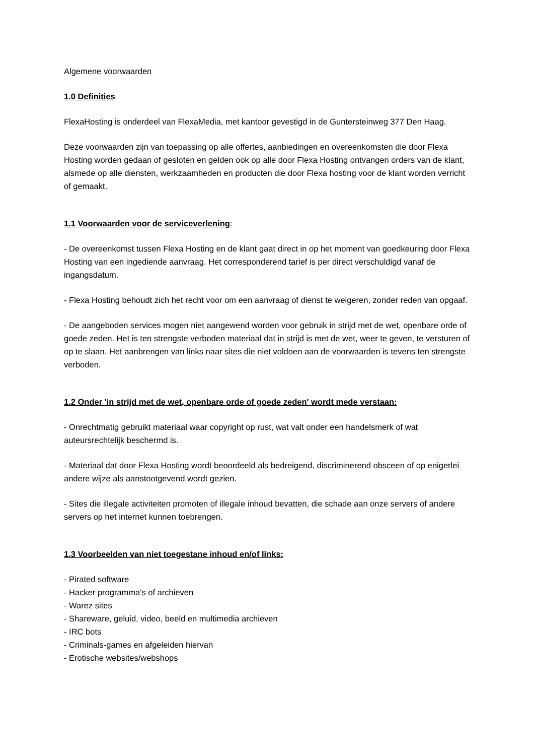Algemene voorwaarden
1.0 Definities
FlexaHosting is onderdeel van FlexaMedia, met kantoor gevestigd in de Guntersteinweg 377 Den Haag.
Deze voorwaarden zijn van toepassing op alle offertes, aanbiedingen en overeenkomsten die door Flexa Hosting worden gedaan of gesloten en gelden ook op alle door Flexa Hosting ontvangen orders van de klant, alsmede op alle diensten, werkzaamheden en producten die door Flexa hosting voor de klant worden verricht of gemaakt.
1.1 Voorwaarden voor de serviceverlening:
- De overeenkomst tussen Flexa Hosting en de klant gaat direct in op het moment van goedkeuring door Flexa Hosting van een ingediende aanvraag. Het corresponderend tarief is per direct verschuldigd vanaf de ingangsdatum.
- Flexa Hosting behoudt zich het recht voor om een aanvraag of dienst te weigeren, zonder reden van opgaaf.
- De aangeboden services mogen niet aangewend worden voor gebruik in strijd met de wet, openbare orde of goede zeden. Het is ten strengste verboden materiaal dat in strijd is met de wet, weer te geven, te versturen of op te slaan. Het aanbrengen van links naar sites die niet voldoen aan de voorwaarden is tevens ten strengste verboden.
1.2 Onder 'in strijd met de wet, openbare orde of goede zeden' wordt mede verstaan:
- Onrechtmatig gebruikt materiaal waar copyright op rust, wat valt onder een handelsmerk of wat auteursrechtelijk beschermd is.
- Materiaal dat door Flexa Hosting wordt beoordeeld als bedreigend, discriminerend obsceen of op enigerlei andere wijze als aanstootgevend wordt gezien.
- Sites die illegale activiteiten promoten of illegale inhoud bevatten, die schade aan onze servers of andere servers op het internet kunnen toebrengen.
1.3 Voorbeelden van niet toegestane inhoud en/of links:
- Pirated software
- Hacker programma's of archieven
- Warez sites
- Shareware, geluid, video, beeld en multimedia archieven
- IRC bots
- Criminals-games en afgeleiden hiervan
- Erotische websites/webshops